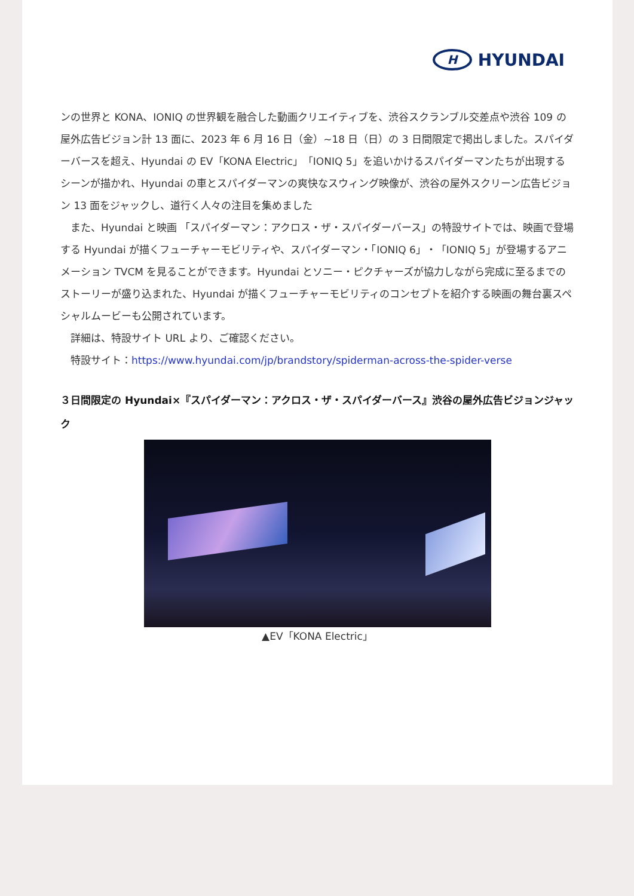H HYUNDAI
ンの世界と KONA、IONIQ の世界観を融合した動画クリエイティブを、渋谷スクランブル交差点や渋谷 109 の屋外広告ビジョン計 13 面に、2023 年 6 月 16 日（金）~18 日（日）の 3 日間限定で掲出しました。スパイダーバースを超え、Hyundai の EV「KONA Electric」「IONIQ 5」を追いかけるスパイダーマンたちが出現するシーンが描かれ、Hyundai の車とスパイダーマンの爽快なスウィング映像が、渋谷の屋外スクリーン広告ビジョン 13 面をジャックし、道行く人々の注目を集めました
　また、Hyundai と映画 「スパイダーマン：アクロス・ザ・スパイダーバース」の特設サイトでは、映画で登場する Hyundai が描くフューチャーモビリティや、スパイダーマン・「IONIQ 6」・「IONIQ 5」が登場するアニメーション TVCM を見ることができます。Hyundai とソニー・ピクチャーズが協力しながら完成に至るまでのストーリーが盛り込まれた、Hyundai が描くフューチャーモビリティのコンセプトを紹介する映画の舞台裏スペシャルムービーも公開されています。
　詳細は、特設サイト URL より、ご確認ください。
　特設サイト：https://www.hyundai.com/jp/brandstory/spiderman-across-the-spider-verse
３日間限定の Hyundai×『スパイダーマン：アクロス・ザ・スパイダーバース』渋谷の屋外広告ビジョンジャック
▲EV「KONA Electric」